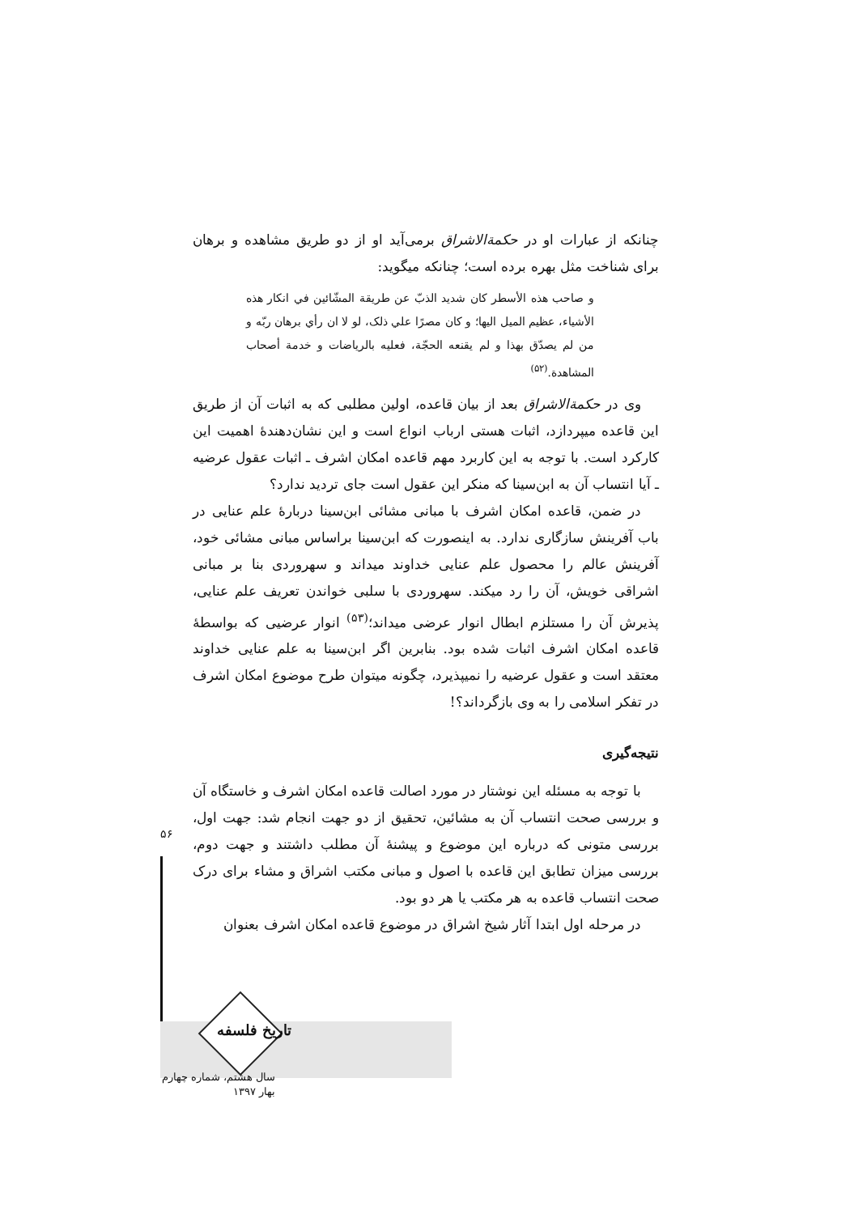چنانکه از عبارات او در حکمةالاشراق برمی‌آید او از دو طریق مشاهده و برهان برای شناخت مثل بهره برده است؛ چنانکه میگوید:
و صاحب هذه الأسطر کان شدید الذبّ عن طریقة المشّائین في انکار هذه الأشیاء، عظیم المیل الیها؛ و کان مصرًا علي ذلک، لو لا ان رأي برهان ربّه و من لم یصدّق بهذا و لم یقنعه الحجّة، فعلیه بالریاضات و خدمة أصحاب المشاهدة.<sup>(۵۲)</sup>
وی در حکمةالاشراق بعد از بیان قاعده، اولین مطلبی که به اثبات آن از طریق این قاعده میپردازد، اثبات هستی ارباب انواع است و این نشان‌دهندۀ اهمیت این کارکرد است. با توجه به این کاربرد مهم قاعده امکان اشرف ـ اثبات عقول عرضیه ـ آیا انتساب آن به ابن‌سینا که منکر این عقول است جای تردید ندارد؟
در ضمن، قاعده امکان اشرف با مبانی مشائی ابن‌سینا دربارۀ علم عنایی در باب آفرینش سازگاری ندارد. به اینصورت که ابن‌سینا براساس مبانی مشائی خود، آفرینش عالم را محصول علم عنایی خداوند میداند و سهروردی بنا بر مبانی اشراقی خویش، آن را رد میکند. سهروردی با سلبی خواندن تعریف علم عنایی، پذیرش آن را مستلزم ابطال انوار عرضی میداند؛<sup>(۵۳)</sup> انوار عرضیی که بواسطۀ قاعده امکان اشرف اثبات شده بود. بنابرین اگر ابن‌سینا به علم عنایی خداوند معتقد است و عقول عرضیه را نمیپذیرد، چگونه میتوان طرح موضوع امکان اشرف در تفکر اسلامی را به وی بازگرداند؟!
نتیجه‌گیری
با توجه به مسئله این نوشتار در مورد اصالت قاعده امکان اشرف و خاستگاه آن و بررسی صحت انتساب آن به مشائین، تحقیق از دو جهت انجام شد: جهت اول، بررسی متونی که درباره این موضوع و پیشنۀ آن مطلب داشتند و جهت دوم، بررسی میزان تطابق این قاعده با اصول و مبانی مکتب اشراق و مشاء برای درک صحت انتساب قاعده به هر مکتب یا هر دو بود.
در مرحله اول ابتدا آثار شیخ اشراق در موضوع قاعده امکان اشرف بعنوان
۵۶
تاریخ فلسفه
سال هشتم، شماره چهارم
بهار ۱۳۹۷